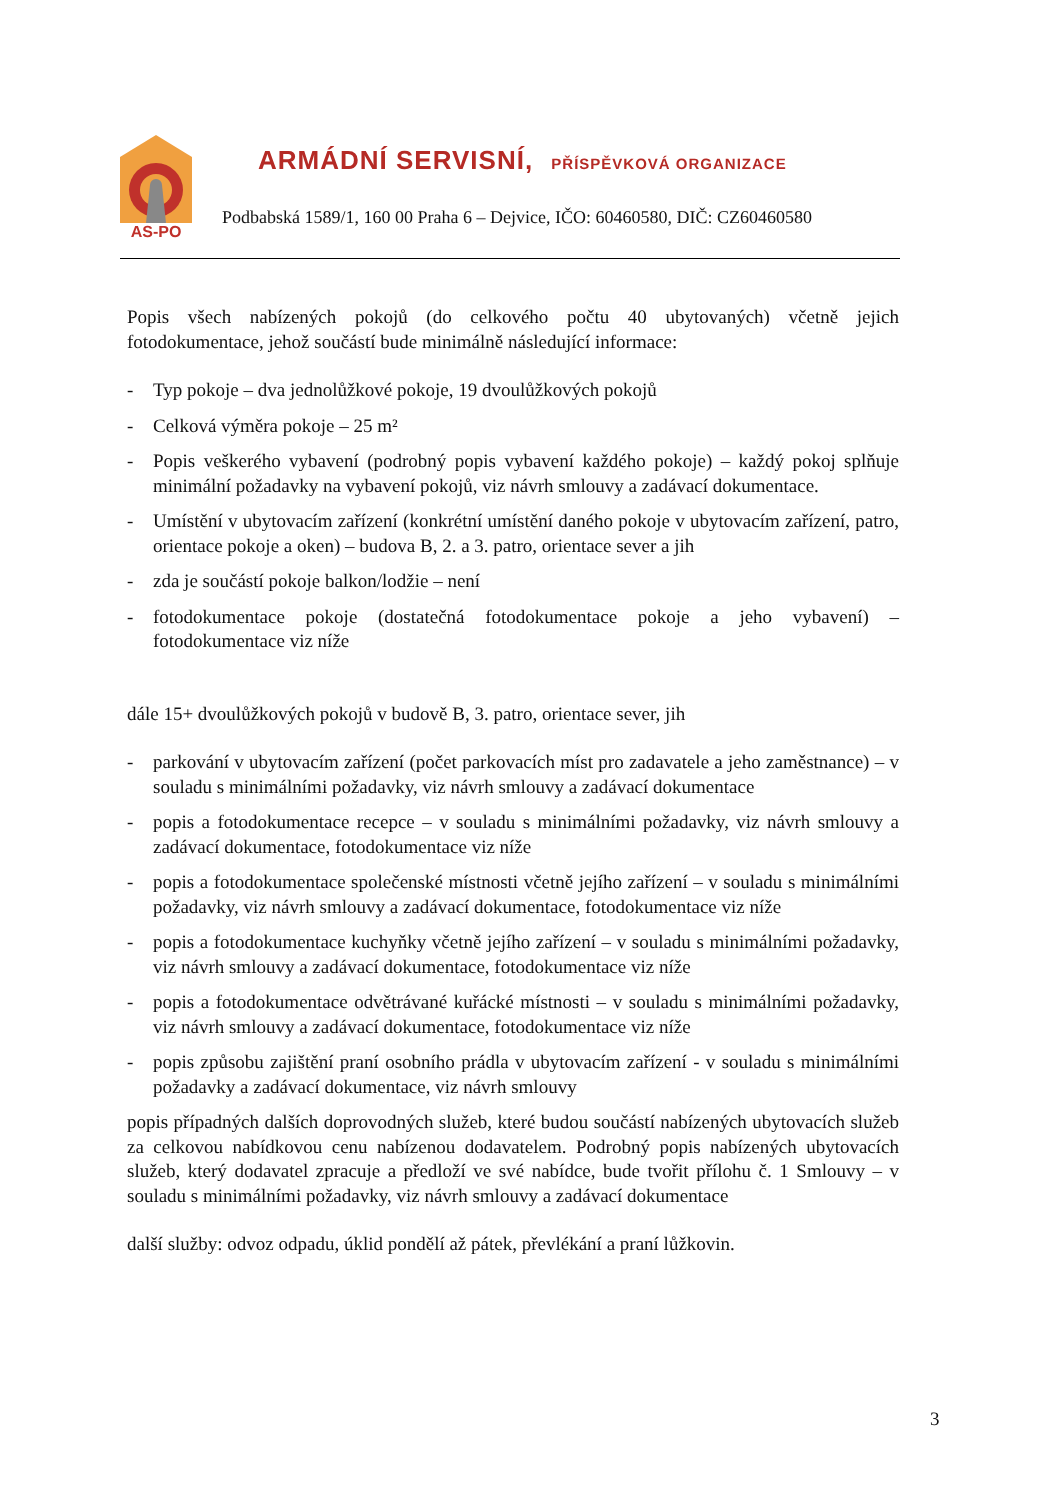AS-PO
ARMÁDNÍ SERVISNÍ, PŘÍSPĚVKOVÁ ORGANIZACE
Podbabská 1589/1, 160 00 Praha 6 – Dejvice, IČO: 60460580, DIČ: CZ60460580
Popis všech nabízených pokojů (do celkového počtu 40 ubytovaných) včetně jejich fotodokumentace, jehož součástí bude minimálně následující informace:
- Typ pokoje – dva jednolůžkové pokoje, 19 dvoulůžkových pokojů
- Celková výměra pokoje – 25 m²
- Popis veškerého vybavení (podrobný popis vybavení každého pokoje) – každý pokoj splňuje minimální požadavky na vybavení pokojů, viz návrh smlouvy a zadávací dokumentace.
- Umístění v ubytovacím zařízení (konkrétní umístění daného pokoje v ubytovacím zařízení, patro, orientace pokoje a oken) – budova B, 2. a 3. patro, orientace sever a jih
- zda je součástí pokoje balkon/lodžie – není
- fotodokumentace pokoje (dostatečná fotodokumentace pokoje a jeho vybavení) – fotodokumentace viz níže
dále 15+ dvoulůžkových pokojů v budově B, 3. patro, orientace sever, jih
- parkování v ubytovacím zařízení (počet parkovacích míst pro zadavatele a jeho zaměstnance) – v souladu s minimálními požadavky, viz návrh smlouvy a zadávací dokumentace
- popis a fotodokumentace recepce – v souladu s minimálními požadavky, viz návrh smlouvy a zadávací dokumentace, fotodokumentace viz níže
- popis a fotodokumentace společenské místnosti včetně jejího zařízení – v souladu s minimálními požadavky, viz návrh smlouvy a zadávací dokumentace, fotodokumentace viz níže
- popis a fotodokumentace kuchyňky včetně jejího zařízení – v souladu s minimálními požadavky, viz návrh smlouvy a zadávací dokumentace, fotodokumentace viz níže
- popis a fotodokumentace odvětrávané kuřácké místnosti – v souladu s minimálními požadavky, viz návrh smlouvy a zadávací dokumentace, fotodokumentace viz níže
- popis způsobu zajištění praní osobního prádla v ubytovacím zařízení - v souladu s minimálními požadavky a zadávací dokumentace, viz návrh smlouvy
popis případných dalších doprovodných služeb, které budou součástí nabízených ubytovacích služeb za celkovou nabídkovou cenu nabízenou dodavatelem. Podrobný popis nabízených ubytovacích služeb, který dodavatel zpracuje a předloží ve své nabídce, bude tvořit přílohu č. 1 Smlouvy – v souladu s minimálními požadavky, viz návrh smlouvy a zadávací dokumentace
další služby: odvoz odpadu, úklid pondělí až pátek, převlékání a praní lůžkovin.
3